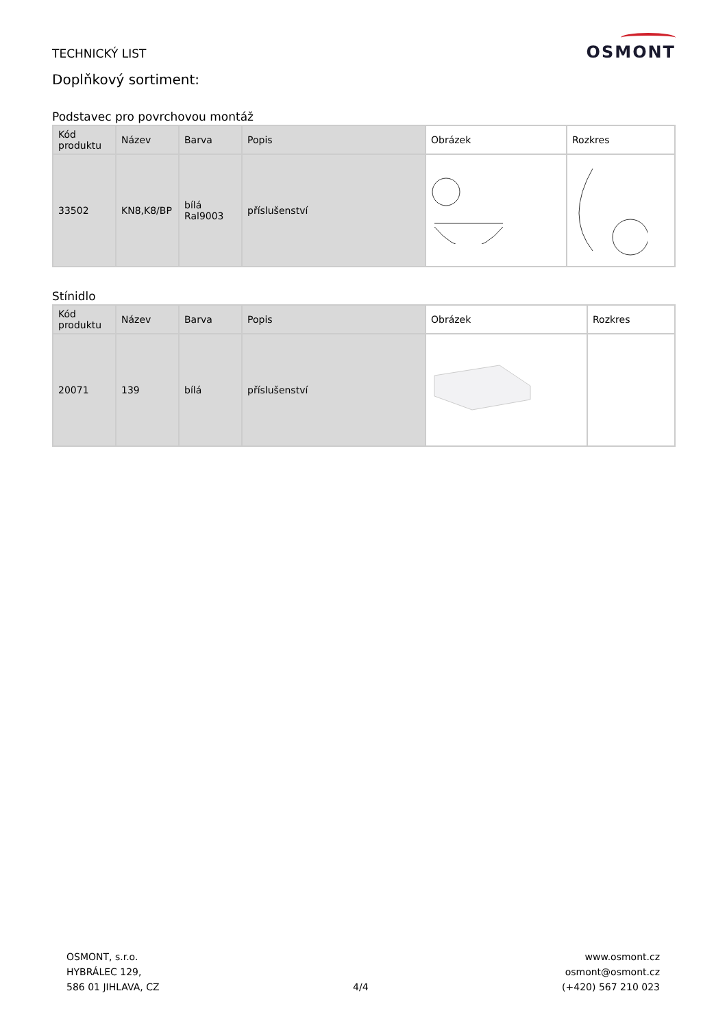TECHNICKÝ LIST
Doplňkový sortiment:
OSMONT
Podstavec pro povrchovou montáž
| Kód produktu | Název | Barva | Popis | Obrázek | Rozkres |
| --- | --- | --- | --- | --- | --- |
| 33502 | KN8,K8/BP | bílá Ral9003 | příslušenství | | |
Stínidlo
| Kód produktu | Název | Barva | Popis | Obrázek | Rozkres |
| --- | --- | --- | --- | --- | --- |
| 20071 | 139 | bílá | příslušenství | | |
OSMONT, s.r.o.
HYBRÁLEC 129,
586 01 JIHLAVA, CZ
4/4
www.osmont.cz
osmont@osmont.cz
(+420) 567 210 023